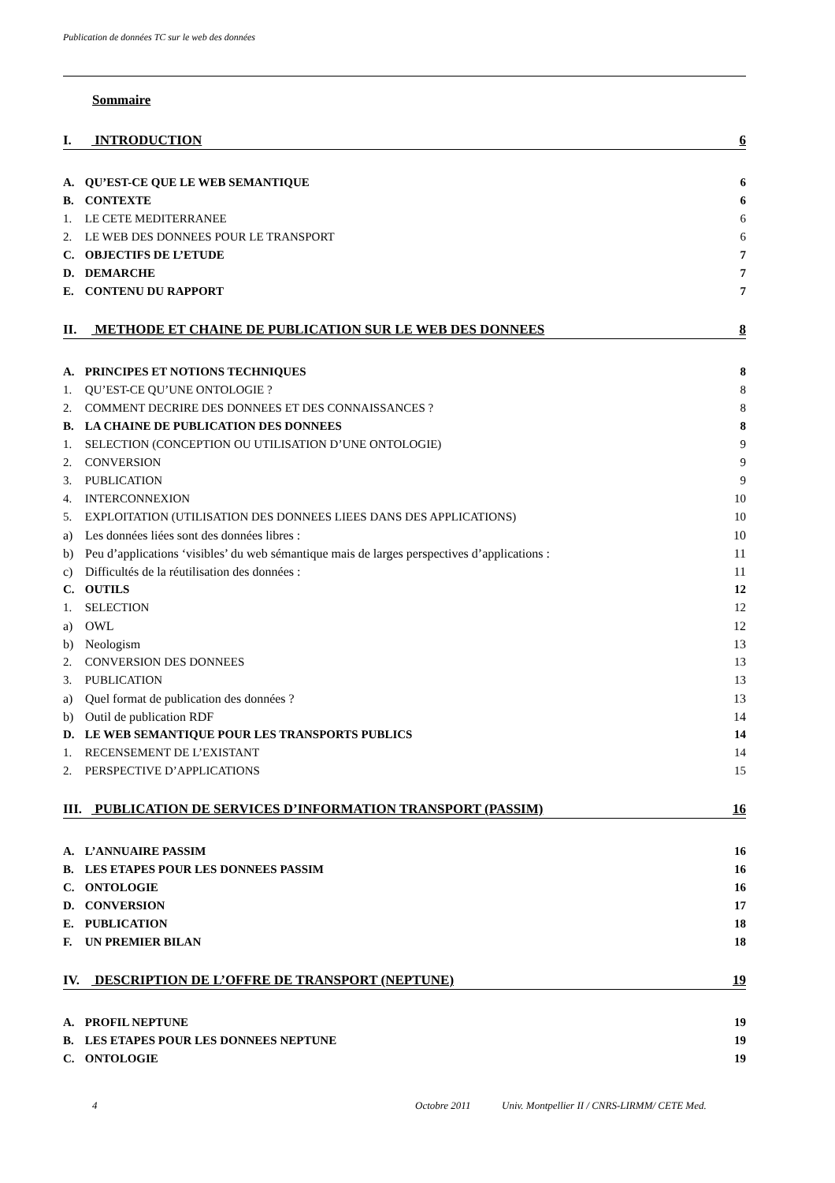Publication de données TC sur le web des données
Sommaire
I. INTRODUCTION 6
A. QU’EST-CE QUE LE WEB SEMANTIQUE 6
B. CONTEXTE 6
1. LE CETE MEDITERRANEE 6
2. LE WEB DES DONNEES POUR LE TRANSPORT 6
C. OBJECTIFS DE L’ETUDE 7
D. DEMARCHE 7
E. CONTENU DU RAPPORT 7
II. METHODE ET CHAINE DE PUBLICATION SUR LE WEB DES DONNEES 8
A. PRINCIPES ET NOTIONS TECHNIQUES 8
1. QU’EST-CE QU’UNE ONTOLOGIE ? 8
2. COMMENT DECRIRE DES DONNEES ET DES CONNAISSANCES ? 8
B. LA CHAINE DE PUBLICATION DES DONNEES 8
1. SELECTION (CONCEPTION OU UTILISATION D’UNE ONTOLOGIE) 9
2. CONVERSION 9
3. PUBLICATION 9
4. INTERCONNEXION 10
5. EXPLOITATION (UTILISATION DES DONNEES LIEES DANS DES APPLICATIONS) 10
a) Les données liées sont des données libres : 10
b) Peu d’applications ‘visibles’ du web sémantique mais de larges perspectives d’applications : 11
c) Difficultés de la réutilisation des données : 11
C. OUTILS 12
1. SELECTION 12
a) OWL 12
b) Neologism 13
2. CONVERSION DES DONNEES 13
3. PUBLICATION 13
a) Quel format de publication des données ? 13
b) Outil de publication RDF 14
D. LE WEB SEMANTIQUE POUR LES TRANSPORTS PUBLICS 14
1. RECENSEMENT DE L’EXISTANT 14
2. PERSPECTIVE D’APPLICATIONS 15
III. PUBLICATION DE SERVICES D’INFORMATION TRANSPORT (PASSIM) 16
A. L’ANNUAIRE PASSIM 16
B. LES ETAPES POUR LES DONNEES PASSIM 16
C. ONTOLOGIE 16
D. CONVERSION 17
E. PUBLICATION 18
F. UN PREMIER BILAN 18
IV. DESCRIPTION DE L’OFFRE DE TRANSPORT (NEPTUNE) 19
A. PROFIL NEPTUNE 19
B. LES ETAPES POUR LES DONNEES NEPTUNE 19
C. ONTOLOGIE 19
4 Octobre 2011 Univ. Montpellier II / CNRS-LIRMM/ CETE Med.